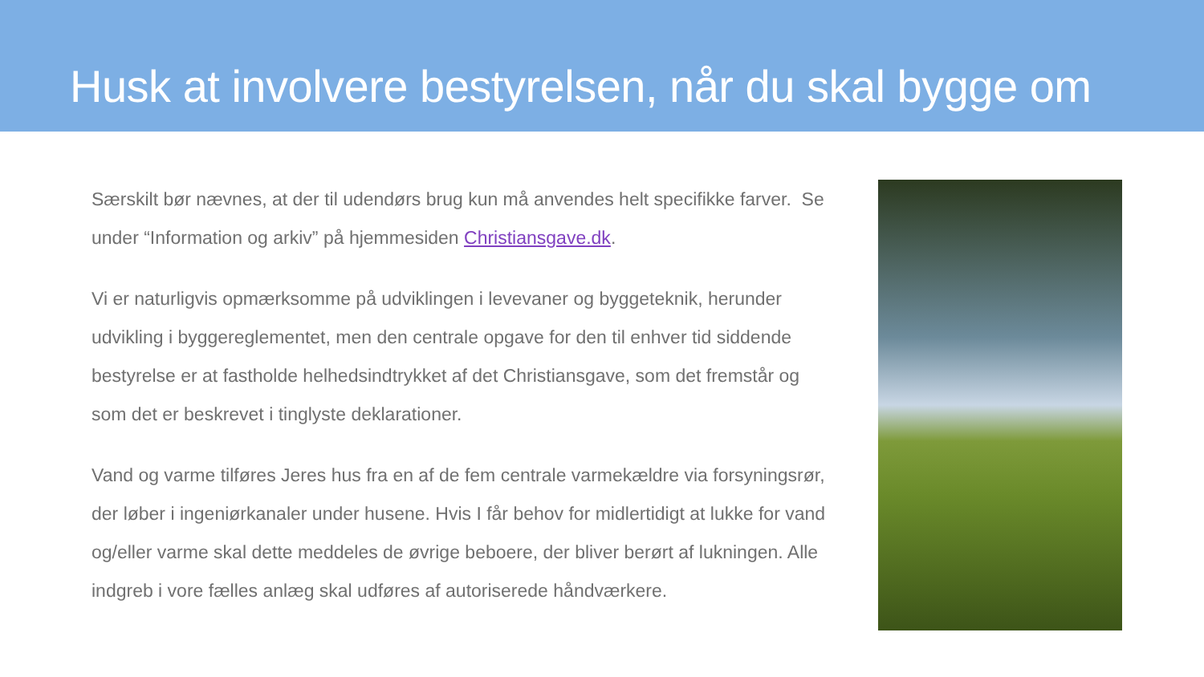Husk at involvere bestyrelsen, når du skal bygge om
Særskilt bør nævnes, at der til udendørs brug kun må anvendes helt specifikke farver. Se under “Information og arkiv” på hjemmesiden Christiansgave.dk.
Vi er naturligvis opmærksomme på udviklingen i levevaner og byggeteknik, herunder udvikling i byggereglementet, men den centrale opgave for den til enhver tid siddende bestyrelse er at fastholde helhedsindtrykket af det Christiansgave, som det fremstår og som det er beskrevet i tinglyste deklarationer.
Vand og varme tilføres Jeres hus fra en af de fem centrale varmekældre via forsyningsrør, der løber i ingeniørkanaler under husene. Hvis I får behov for midlertidigt at lukke for vand og/eller varme skal dette meddeles de øvrige beboere, der bliver berørt af lukningen. Alle indgreb i vore fælles anlæg skal udføres af autoriserede håndværkere.